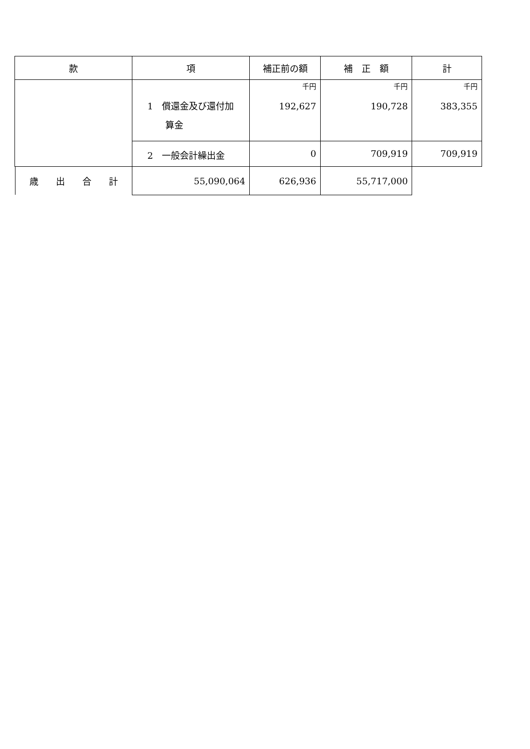| 款 | 項 | 補正前の額 | 補 正 額 | 計 |
| --- | --- | --- | --- | --- |
| | 1 償還金及び還付加 算金 | 千円 192,627 | 千円 190,728 | 千円 383,355 |
| | 2 一般会計繰出金 | 0 | 709,919 | 709,919 |
| 歳 出 合 計 | | 55,090,064 | 626,936 | 55,717,000 |